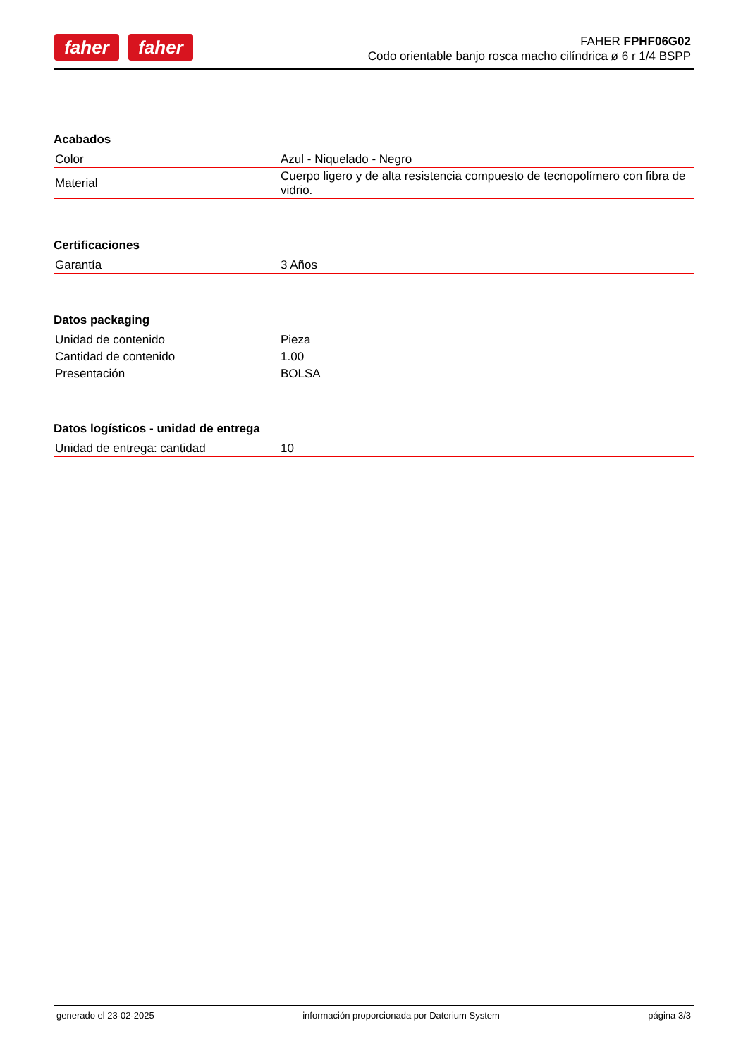faher faher
FAHER FPHF06G02
Codo orientable banjo rosca macho cilíndrica ø 6 r 1/4 BSPP
Acabados
| Color | Azul - Niquelado - Negro |
| Material | Cuerpo ligero y de alta resistencia compuesto de tecnopolímero con fibra de vidrio. |
Certificaciones
| Garantía | 3 Años |
Datos packaging
| Unidad de contenido | Pieza |
| Cantidad de contenido | 1.00 |
| Presentación | BOLSA |
Datos logísticos - unidad de entrega
| Unidad de entrega: cantidad | 10 |
generado el 23-02-2025 información proporcionada por Daterium System página 3/3